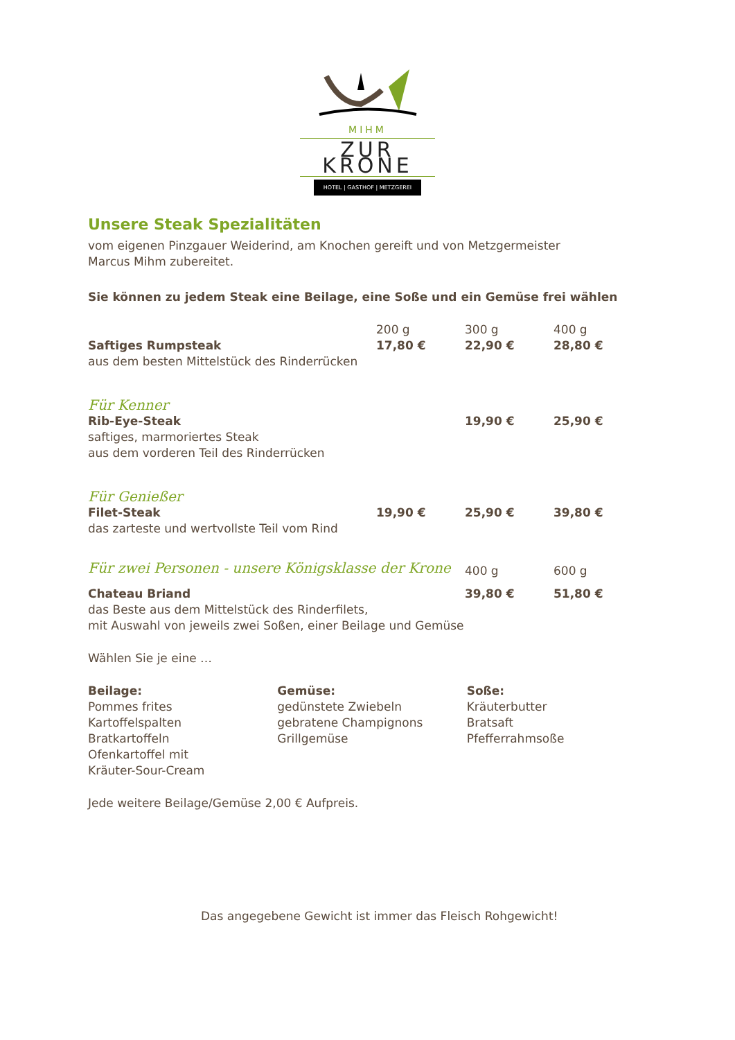MIHM
ZUR KRONE
HOTEL | GASTHOF | METZGEREI
Unsere Steak Spezialitäten
vom eigenen Pinzgauer Weiderind, am Knochen gereift und von Metzgermeister
Marcus Mihm zubereitet.
Sie können zu jedem Steak eine Beilage, eine Soße und ein Gemüse frei wählen
| | 200 g | 300 g | 400 g |
| Saftiges Rumpsteak | 17,80 € | 22,90 € | 28,80 € |
| aus dem besten Mittelstück des Rinderrücken | | | |
| Für Kenner | | | |
| Rib-Eye-Steak | | 19,90 € | 25,90 € |
| saftiges, marmoriertes Steak aus dem vorderen Teil des Rinderrücken | | | |
| Für Genießer | | | |
| Filet-Steak | 19,90 € | 25,90 € | 39,80 € |
| das zarteste und wertvollste Teil vom Rind | | | |
| Für zwei Personen - unsere Königsklasse der Krone | | 400 g | 600 g |
| Chateau Briand | | 39,80 € | 51,80 € |
| das Beste aus dem Mittelstück des Rinderfilets, mit Auswahl von jeweils zwei Soßen, einer Beilage und Gemüse | | | |
Wählen Sie je eine …
Beilage:
Pommes frites
Kartoffelspalten
Bratkartoffeln
Ofenkartoffel mit
Kräuter-Sour-Cream
Gemüse:
gedünstete Zwiebeln
gebratene Champignons
Grillgemüse
Soße:
Kräuterbutter
Bratsaft
Pfefferrahmsoße
Jede weitere Beilage/Gemüse 2,00 € Aufpreis.
Das angegebene Gewicht ist immer das Fleisch Rohgewicht!